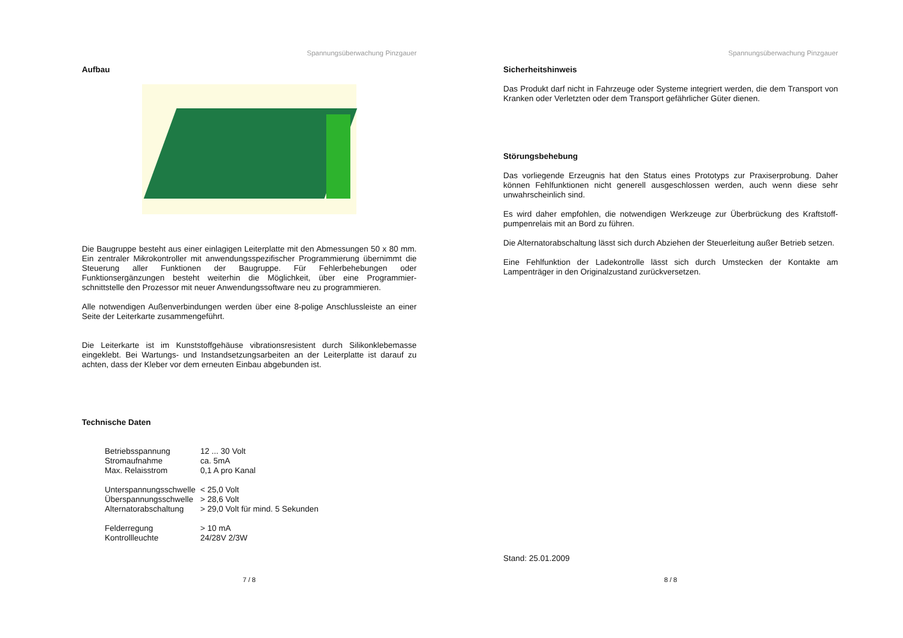Spannungsüberwachung Pinzgauer
Aufbau
Die Baugruppe besteht aus einer einlagigen Leiterplatte mit den Abmessungen 50 x 80 mm. Ein zentraler Mikrokontroller mit anwendungsspezifischer Programmierung übernimmt die Steuerung aller Funktionen der Baugruppe. Für Fehlerbehebungen oder Funktionsergänzungen besteht weiterhin die Möglichkeit, über eine Programmier-schnittstelle den Prozessor mit neuer Anwendungssoftware neu zu programmieren.
Alle notwendigen Außenverbindungen werden über eine 8-polige Anschlussleiste an einer Seite der Leiterkarte zusammengeführt.
Die Leiterkarte ist im Kunststoffgehäuse vibrationsresistent durch Silikonklebemasse eingeklebt. Bei Wartungs- und Instandsetzungsarbeiten an der Leiterplatte ist darauf zu achten, dass der Kleber vor dem erneuten Einbau abgebunden ist.
Technische Daten
| Betriebsspannung | 12 ... 30 Volt |
| Stromaufnahme | ca. 5mA |
| Max. Relaisstrom | 0,1 A pro Kanal |
| Unterspannungsschwelle | < 25,0 Volt |
| Überspannungsschwelle | > 28,6 Volt |
| Alternatorabschaltung | > 29,0 Volt für mind. 5 Sekunden |
| Felderregung | > 10 mA |
| Kontrollleuchte | 24/28V 2/3W |
7 / 8
Spannungsüberwachung Pinzgauer
Sicherheitshinweis
Das Produkt darf nicht in Fahrzeuge oder Systeme integriert werden, die dem Transport von Kranken oder Verletzten oder dem Transport gefährlicher Güter dienen.
Störungsbehebung
Das vorliegende Erzeugnis hat den Status eines Prototyps zur Praxiserprobung. Daher können Fehlfunktionen nicht generell ausgeschlossen werden, auch wenn diese sehr unwahrscheinlich sind.
Es wird daher empfohlen, die notwendigen Werkzeuge zur Überbrückung des Kraftstoff-pumpenrelais mit an Bord zu führen.
Die Alternatorabschaltung lässt sich durch Abziehen der Steuerleitung außer Betrieb setzen.
Eine Fehlfunktion der Ladekontrolle lässt sich durch Umstecken der Kontakte am Lampenträger in den Originalzustand zurückversetzen.
Stand: 25.01.2009
8 / 8